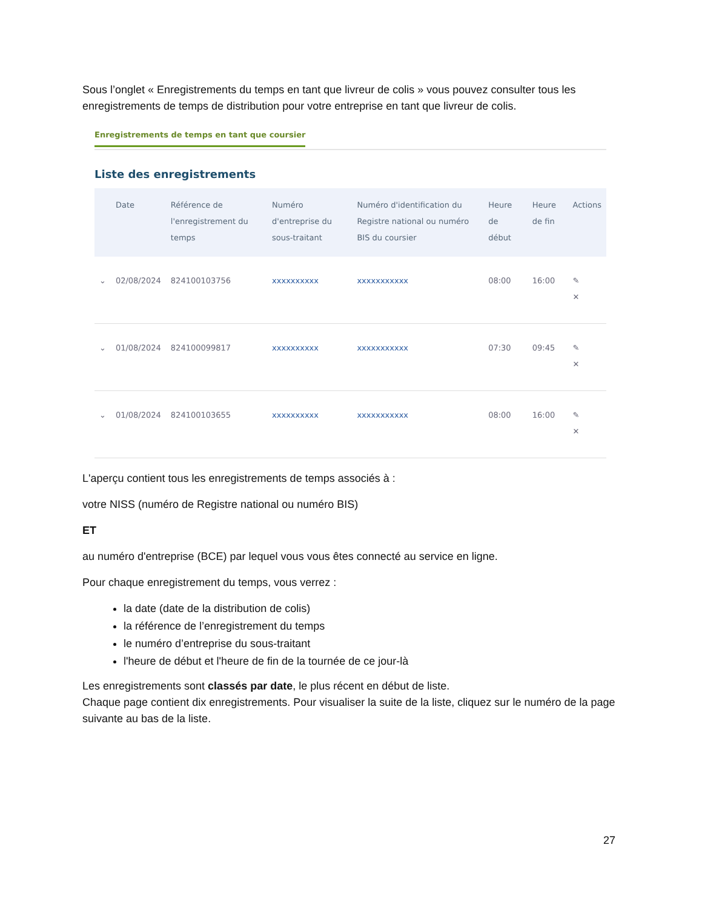Sous l’onglet « Enregistrements du temps en tant que livreur de colis » vous pouvez consulter tous les enregistrements de temps de distribution pour votre entreprise en tant que livreur de colis.
Enregistrements de temps en tant que coursier
Liste des enregistrements
| | Date | Référence de l'enregistrement du temps | Numéro d'entreprise du sous-traitant | Numéro d'identification du Registre national ou numéro BIS du coursier | Heure de début | Heure de fin | Actions |
| --- | --- | --- | --- | --- | --- | --- | --- |
| ⌄ | 02/08/2024 | 824100103756 | xxxxxxxxxx | xxxxxxxxxxx | 08:00 | 16:00 | ✎ ✕ |
| ⌄ | 01/08/2024 | 824100099817 | xxxxxxxxxx | xxxxxxxxxxx | 07:30 | 09:45 | ✎ ✕ |
| ⌄ | 01/08/2024 | 824100103655 | xxxxxxxxxx | xxxxxxxxxxx | 08:00 | 16:00 | ✎ ✕ |
L'aperçu contient tous les enregistrements de temps associés à :
votre NISS (numéro de Registre national ou numéro BIS)
ET
au numéro d'entreprise (BCE) par lequel vous vous êtes connecté au service en ligne.
Pour chaque enregistrement du temps, vous verrez :
la date (date de la distribution de colis)
la référence de l’enregistrement du temps
le numéro d’entreprise du sous-traitant
l'heure de début et l'heure de fin de la tournée de ce jour-là
Les enregistrements sont classés par date, le plus récent en début de liste.
Chaque page contient dix enregistrements. Pour visualiser la suite de la liste, cliquez sur le numéro de la page suivante au bas de la liste.
27